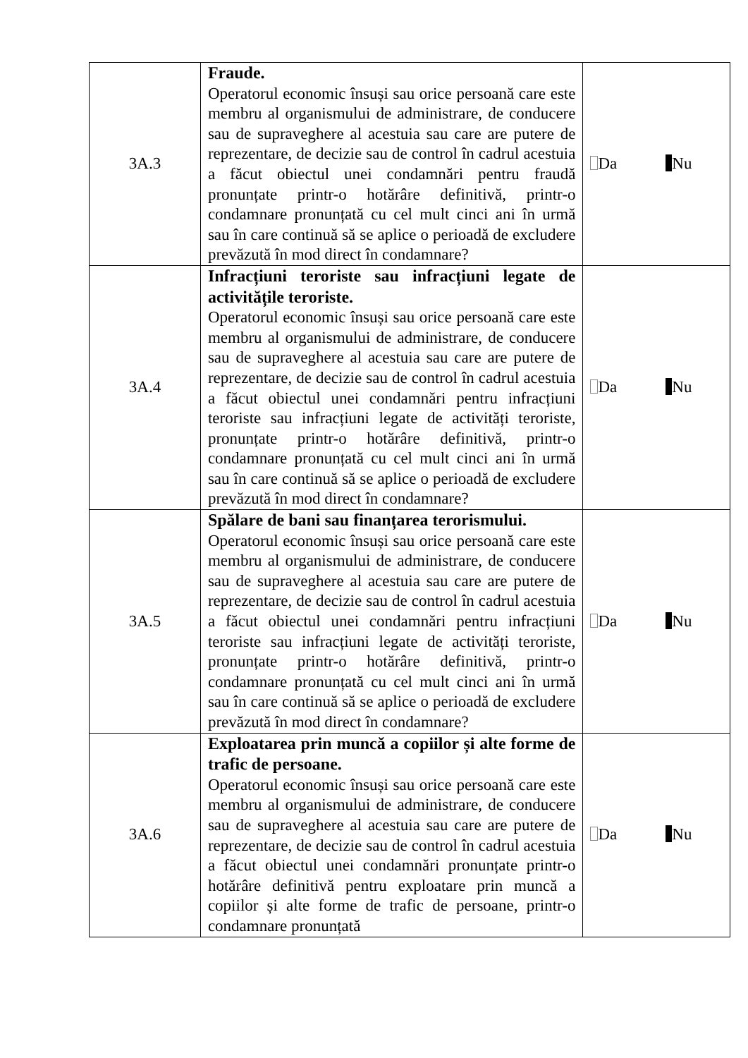| 3A.3 | Fraude. Operatorul economic însuși sau orice persoană care este membru al organismului de administrare, de conducere sau de supraveghere al acestuia sau care are putere de reprezentare, de decizie sau de control în cadrul acestuia a făcut obiectul unei condamnări pentru fraudă pronunțate printr-o hotărâre definitivă, printr-o condamnare pronunțată cu cel mult cinci ani în urmă sau în care continuă să se aplice o perioadă de excludere prevăzută în mod direct în condamnare? | Da Nu |
| 3A.4 | Infracțiuni teroriste sau infracțiuni legate de activitățile teroriste. Operatorul economic însuși sau orice persoană care este membru al organismului de administrare, de conducere sau de supraveghere al acestuia sau care are putere de reprezentare, de decizie sau de control în cadrul acestuia a făcut obiectul unei condamnări pentru infracțiuni teroriste sau infracțiuni legate de activități teroriste, pronunțate printr-o hotărâre definitivă, printr-o condamnare pronunțată cu cel mult cinci ani în urmă sau în care continuă să se aplice o perioadă de excludere prevăzută în mod direct în condamnare? | Da Nu |
| 3A.5 | Spălare de bani sau finanțarea terorismului. Operatorul economic însuși sau orice persoană care este membru al organismului de administrare, de conducere sau de supraveghere al acestuia sau care are putere de reprezentare, de decizie sau de control în cadrul acestuia a făcut obiectul unei condamnări pentru infracțiuni teroriste sau infracțiuni legate de activități teroriste, pronunțate printr-o hotărâre definitivă, printr-o condamnare pronunțată cu cel mult cinci ani în urmă sau în care continuă să se aplice o perioadă de excludere prevăzută în mod direct în condamnare? | Da Nu |
| 3A.6 | Exploatarea prin muncă a copiilor și alte forme de trafic de persoane. Operatorul economic însuși sau orice persoană care este membru al organismului de administrare, de conducere sau de supraveghere al acestuia sau care are putere de reprezentare, de decizie sau de control în cadrul acestuia a făcut obiectul unei condamnări pronunțate printr-o hotărâre definitivă pentru exploatare prin muncă a copiilor și alte forme de trafic de persoane, printr-o condamnare pronunțată | Da Nu |